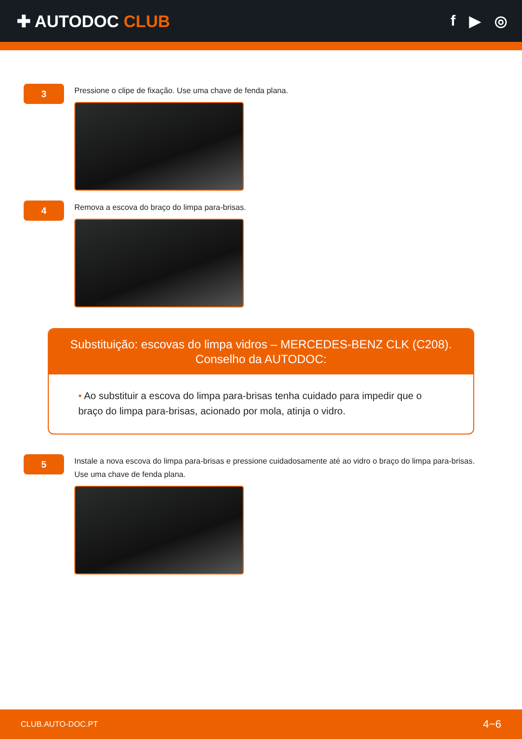✚ AUTODOC CLUB f ▶ ◎
3
Pressione o clipe de fixação. Use uma chave de fenda plana.
4
Remova a escova do braço do limpa para-brisas.
Substituição: escovas do limpa vidros – MERCEDES-BENZ CLK (C208).
Conselho da AUTODOC:
• Ao substituir a escova do limpa para-brisas tenha cuidado para impedir que o braço do limpa para-brisas, acionado por mola, atinja o vidro.
5
Instale a nova escova do limpa para-brisas e pressione cuidadosamente até ao vidro o braço do limpa para-brisas. Use uma chave de fenda plana.
CLUB.AUTO-DOC.PT 4−6